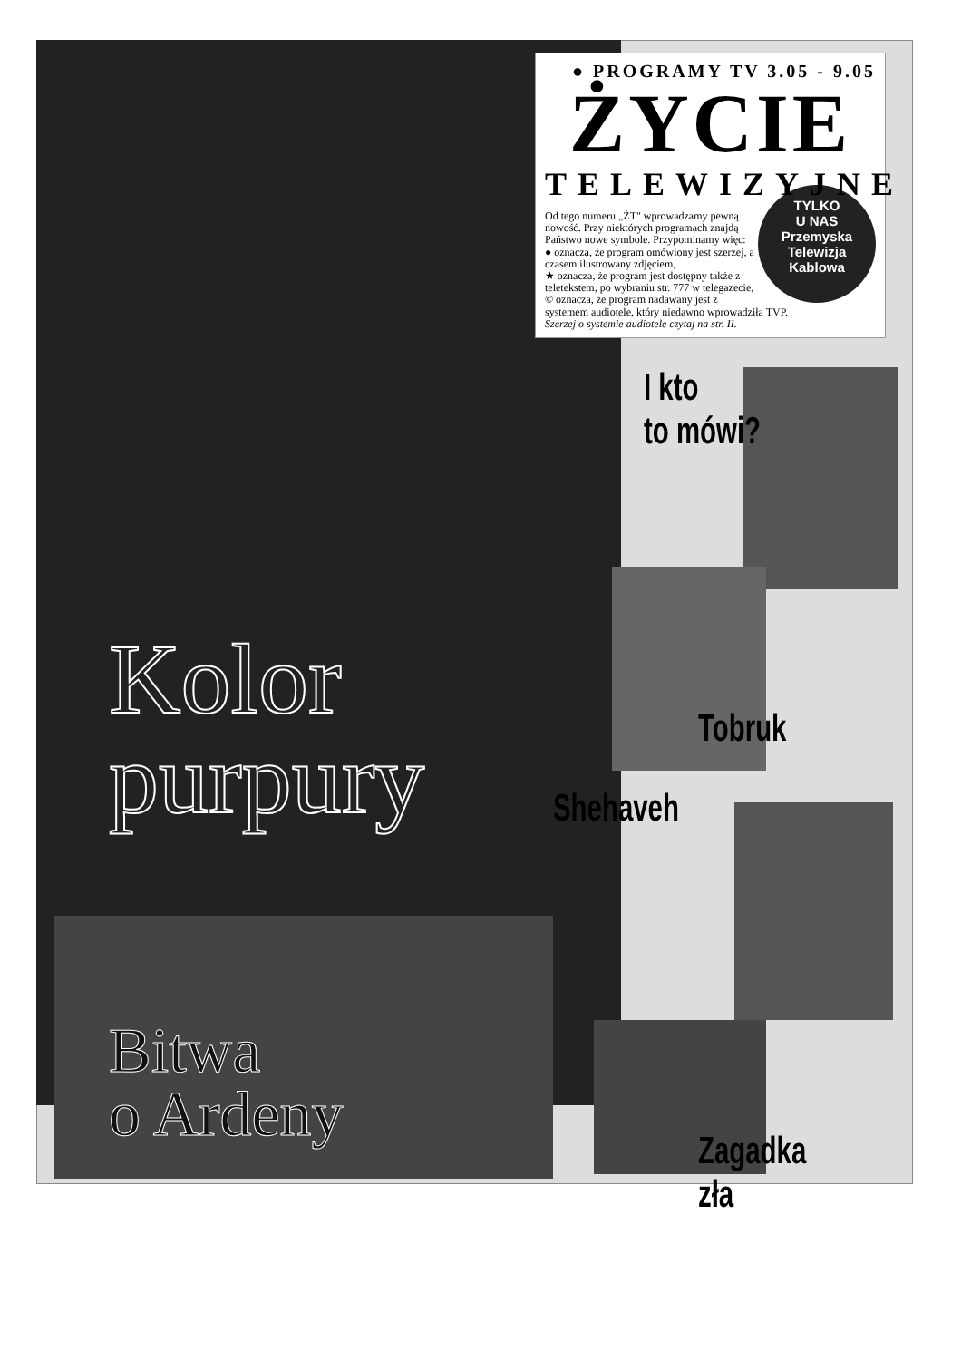Kolor
purpury
Bitwa
o Ardeny
● PROGRAMY TV 3.05 - 9.05
ŻYCIE
TELEWIZYJNE
TYLKO
U NAS
Przemyska
Telewizja
Kablowa
Od tego numeru „ŻT" wprowadzamy pewną nowość. Przy niektórych programach znajdą Państwo nowe symbole. Przypominamy więc:
● oznacza, że program omówiony jest szerzej, a czasem ilustrowany zdjęciem,
★ oznacza, że program jest dostępny także z teletekstem, po wybraniu str. 777 w telegazecie,
© oznacza, że program nadawany jest z systemem audiotele, który niedawno wprowadziła TVP.
Szerzej o systemie audiotele czytaj na str. II.
I kto
to mówi?
Tobruk
Shehaveh
Zagadka
zła